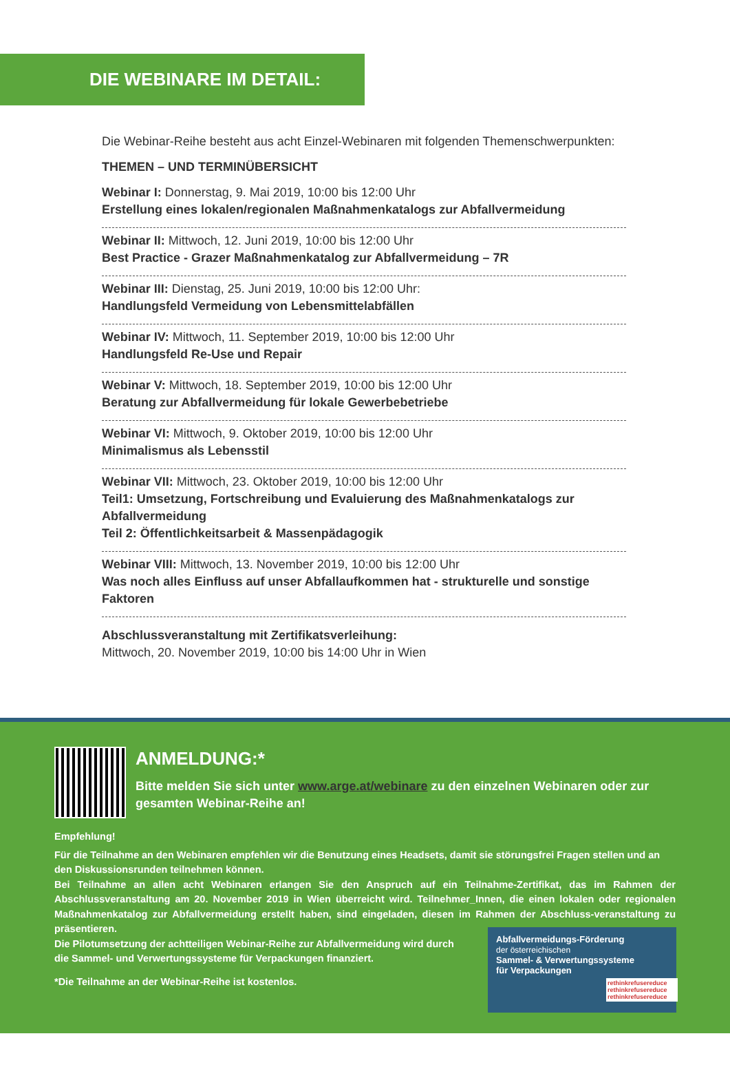DIE WEBINARE IM DETAIL:
Die Webinar-Reihe besteht aus acht Einzel-Webinaren mit folgenden Themenschwerpunkten:
THEMEN – UND TERMINÜBERSICHT
Webinar I: Donnerstag, 9. Mai 2019, 10:00 bis 12:00 Uhr
Erstellung eines lokalen/regionalen Maßnahmenkatalogs zur Abfallvermeidung
Webinar II: Mittwoch, 12. Juni 2019, 10:00 bis 12:00 Uhr
Best Practice - Grazer Maßnahmenkatalog zur Abfallvermeidung – 7R
Webinar III: Dienstag, 25. Juni 2019, 10:00 bis 12:00 Uhr:
Handlungsfeld Vermeidung von Lebensmittelabfällen
Webinar IV: Mittwoch, 11. September 2019, 10:00 bis 12:00 Uhr
Handlungsfeld Re-Use und Repair
Webinar V: Mittwoch, 18. September 2019, 10:00 bis 12:00 Uhr
Beratung zur Abfallvermeidung für lokale Gewerbebetriebe
Webinar VI: Mittwoch, 9. Oktober 2019, 10:00 bis 12:00 Uhr
Minimalismus als Lebensstil
Webinar VII: Mittwoch, 23. Oktober 2019, 10:00 bis 12:00 Uhr
Teil1: Umsetzung, Fortschreibung und Evaluierung des Maßnahmenkatalogs zur Abfallvermeidung
Teil 2: Öffentlichkeitsarbeit & Massenpädagogik
Webinar VIII: Mittwoch, 13. November 2019, 10:00 bis 12:00 Uhr
Was noch alles Einfluss auf unser Abfallaufkommen hat - strukturelle und sonstige Faktoren
Abschlussveranstaltung mit Zertifikatsverleihung:
Mittwoch, 20. November 2019, 10:00 bis 14:00 Uhr in Wien
ANMELDUNG:*
Bitte melden Sie sich unter www.arge.at/webinare zu den einzelnen Webinaren oder zur gesamten Webinar-Reihe an!
Empfehlung!
Für die Teilnahme an den Webinaren empfehlen wir die Benutzung eines Headsets, damit sie störungsfrei Fragen stellen und an den Diskussionsrunden teilnehmen können.
Bei Teilnahme an allen acht Webinaren erlangen Sie den Anspruch auf ein Teilnahme-Zertifikat, das im Rahmen der Abschlussveranstaltung am 20. November 2019 in Wien überreicht wird. Teilnehmer_Innen, die einen lokalen oder regionalen Maßnahmenkatalog zur Abfallvermeidung erstellt haben, sind eingeladen, diesen im Rahmen der Abschluss-veranstaltung zu präsentieren.
Die Pilotumsetzung der achtteiligen Webinar-Reihe zur Abfallvermeidung wird durch die Sammel- und Verwertungssysteme für Verpackungen finanziert.
*Die Teilnahme an der Webinar-Reihe ist kostenlos.
Abfallvermeidungs-Förderung
der österreichischen
Sammel- & Verwertungssysteme
für Verpackungen
rethinkrefusereduce rethinkrefusereduce rethinkrefusereduce